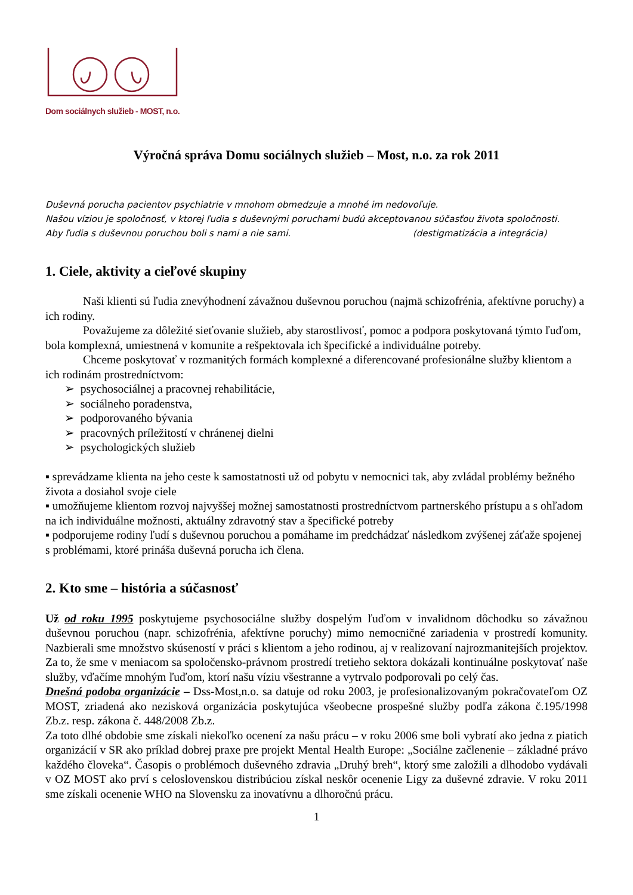Dom sociálnych služieb - MOST, n.o.
Výročná správa Domu sociálnych služieb – Most, n.o. za rok 2011
Duševná porucha pacientov psychiatrie v mnohom obmedzuje a mnohé im nedovoľuje.
Našou víziou je spoločnosť, v ktorej ľudia s duševnými poruchami budú akceptovanou súčasťou života spoločnosti.
Aby ľudia s duševnou poruchou boli s nami a nie sami. (destigmatizácia a integrácia)
1. Ciele, aktivity a cieľové skupiny
Naši klienti sú ľudia znevýhodnení závažnou duševnou poruchou (najmä schizofrénia, afektívne poruchy) a ich rodiny.
Považujeme za dôležité sieťovanie služieb, aby starostlivosť, pomoc a podpora poskytovaná týmto ľuďom, bola komplexná, umiestnená v komunite a rešpektovala ich špecifické a individuálne potreby.
Chceme poskytovať v rozmanitých formách komplexné a diferencované profesionálne služby klientom a ich rodinám prostredníctvom:
➢ psychosociálnej a pracovnej rehabilitácie,
➢ sociálneho poradenstva,
➢ podporovaného bývania
➢ pracovných príležitostí v chránenej dielni
➢ psychologických služieb
▪ sprevádzame klienta na jeho ceste k samostatnosti už od pobytu v nemocnici tak, aby zvládal problémy bežného života a dosiahol svoje ciele
▪ umožňujeme klientom rozvoj najvyššej možnej samostatnosti prostredníctvom partnerského prístupu a s ohľadom na ich individuálne možnosti, aktuálny zdravotný stav a špecifické potreby
▪ podporujeme rodiny ľudí s duševnou poruchou a pomáhame im predchádzať následkom zvýšenej záťaže spojenej s problémami, ktoré prináša duševná porucha ich člena.
2. Kto sme – história a súčasnosť
Už od roku 1995 poskytujeme psychosociálne služby dospelým ľuďom v invalidnom dôchodku so závažnou duševnou poruchou (napr. schizofrénia, afektívne poruchy) mimo nemocničné zariadenia v prostredí komunity. Nazbierali sme množstvo skúseností v práci s klientom a jeho rodinou, aj v realizovaní najrozmanitejších projektov. Za to, že sme v meniacom sa spoločensko-právnom prostredí tretieho sektora dokázali kontinuálne poskytovať naše služby, vďačíme mnohým ľuďom, ktorí našu víziu všestranne a vytrvalo podporovali po celý čas.
Dnešná podoba organizácie – Dss-Most,n.o. sa datuje od roku 2003, je profesionalizovaným pokračovateľom OZ MOST, zriadená ako nezisková organizácia poskytujúca všeobecne prospešné služby podľa zákona č.195/1998 Zb.z. resp. zákona č. 448/2008 Zb.z.
Za toto dlhé obdobie sme získali niekoľko ocenení za našu prácu – v roku 2006 sme boli vybratí ako jedna z piatich organizácií v SR ako príklad dobrej praxe pre projekt Mental Health Europe: „Sociálne začlenenie – základné právo každého človeka“. Časopis o problémoch duševného zdravia „Druhý breh“, ktorý sme založili a dlhodobo vydávali v OZ MOST ako prví s celoslovenskou distribúciou získal neskôr ocenenie Ligy za duševné zdravie. V roku 2011 sme získali ocenenie WHO na Slovensku za inovatívnu a dlhoročnú prácu.
1